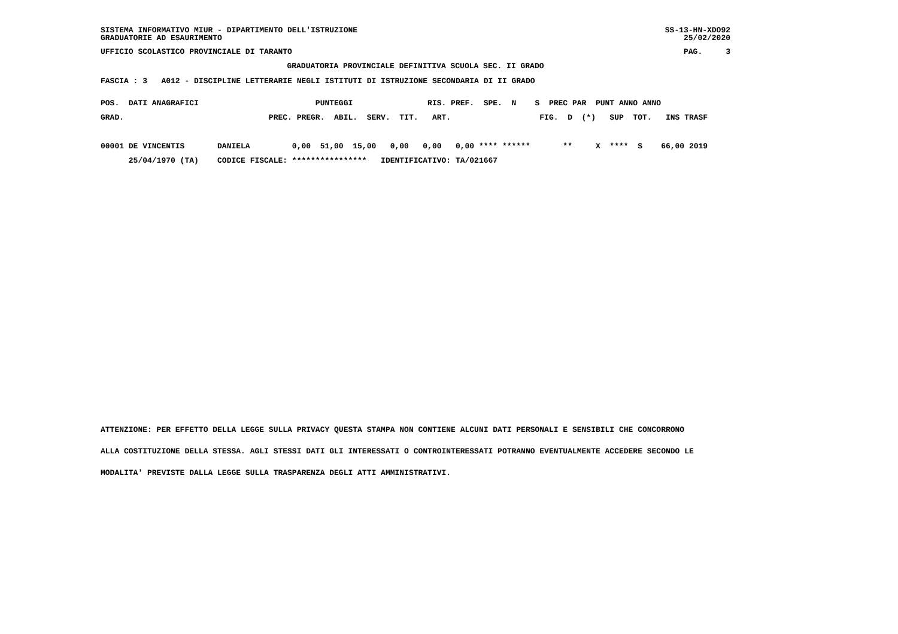SISTEMA INFORMATIVO MIUR - DIPARTIMENTO DELL'ISTRUZIONE
GRADUATORIE AD ESAURIMENTO
SS-13-HN-XDO92
25/02/2020
UFFICIO SCOLASTICO PROVINCIALE DI TARANTO
PAG.     3
GRADUATORIA PROVINCIALE DEFINITIVA SCUOLA SEC. II GRADO
FASCIA : 3   A012 - DISCIPLINE LETTERARIE NEGLI ISTITUTI DI ISTRUZIONE SECONDARIA DI II GRADO
POS.  DATI ANAGRAFICI                         PUNTEGGI                RIS. PREF.  SPE.  N    S  PREC PAR  PUNT ANNO ANNO
GRAD.                               PREC. PREGR.  ABIL.  SERV.  TIT.   ART.                   FIG.  D  (*)   SUP  TOT.   INS TRASF

00001 DE VINCENTIS       DANIELA         0,00  51,00  15,00   0,00   0,00   0,00 **** ******       **     X  ****  S    66,00 2019
      25/04/1970 (TA)    CODICE FISCALE: ****************   IDENTIFICATIVO: TA/021667
ATTENZIONE: PER EFFETTO DELLA LEGGE SULLA PRIVACY QUESTA STAMPA NON CONTIENE ALCUNI DATI PERSONALI E SENSIBILI CHE CONCORRONO
ALLA COSTITUZIONE DELLA STESSA. AGLI STESSI DATI GLI INTERESSATI O CONTROINTERESSATI POTRANNO EVENTUALMENTE ACCEDERE SECONDO LE
MODALITA' PREVISTE DALLA LEGGE SULLA TRASPARENZA DEGLI ATTI AMMINISTRATIVI.